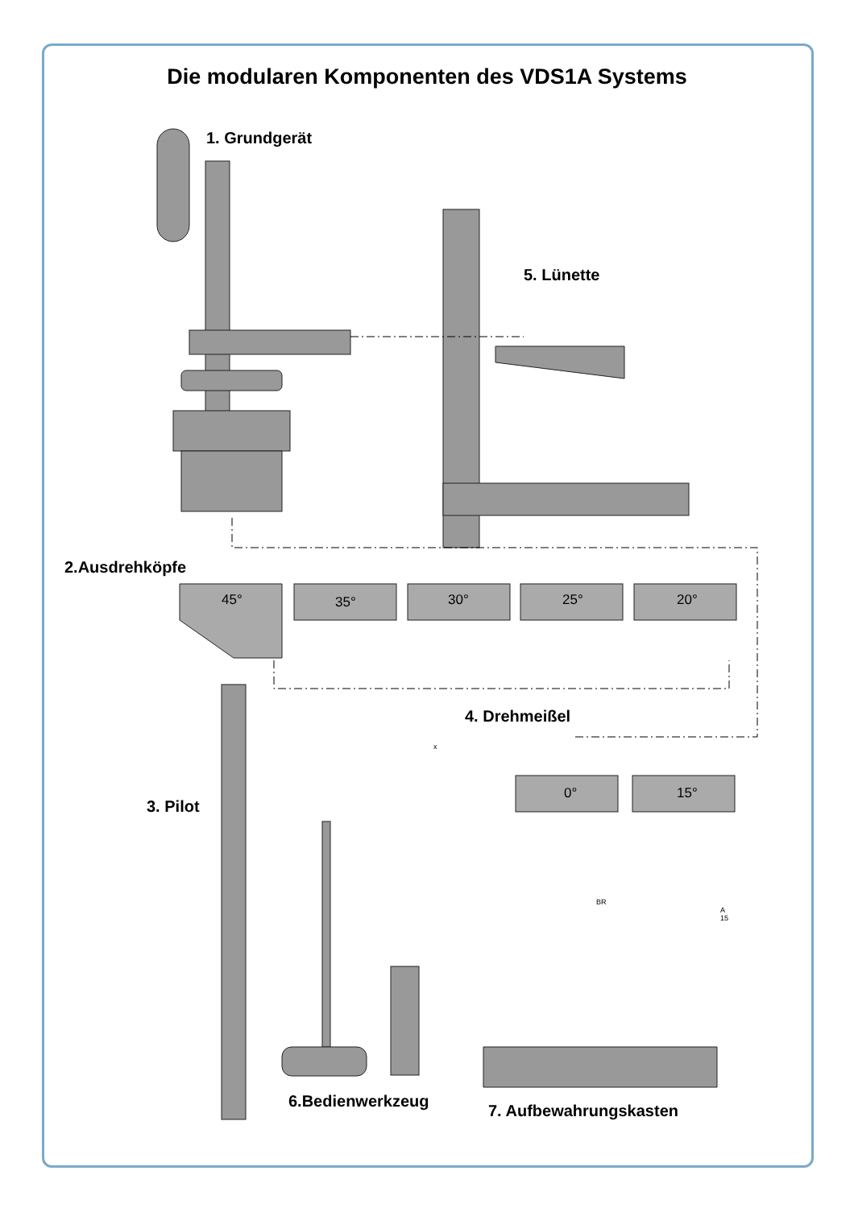Die modularen Komponenten des VDS1A Systems
1. Grundgerät
5. Lünette
2.Ausdrehköpfe
45° 35° 30° 25° 20°
4. Drehmeißel
x
0° 15°
3. Pilot
BR
A
15
6.Bedienwerkzeug
7. Aufbewahrungskasten